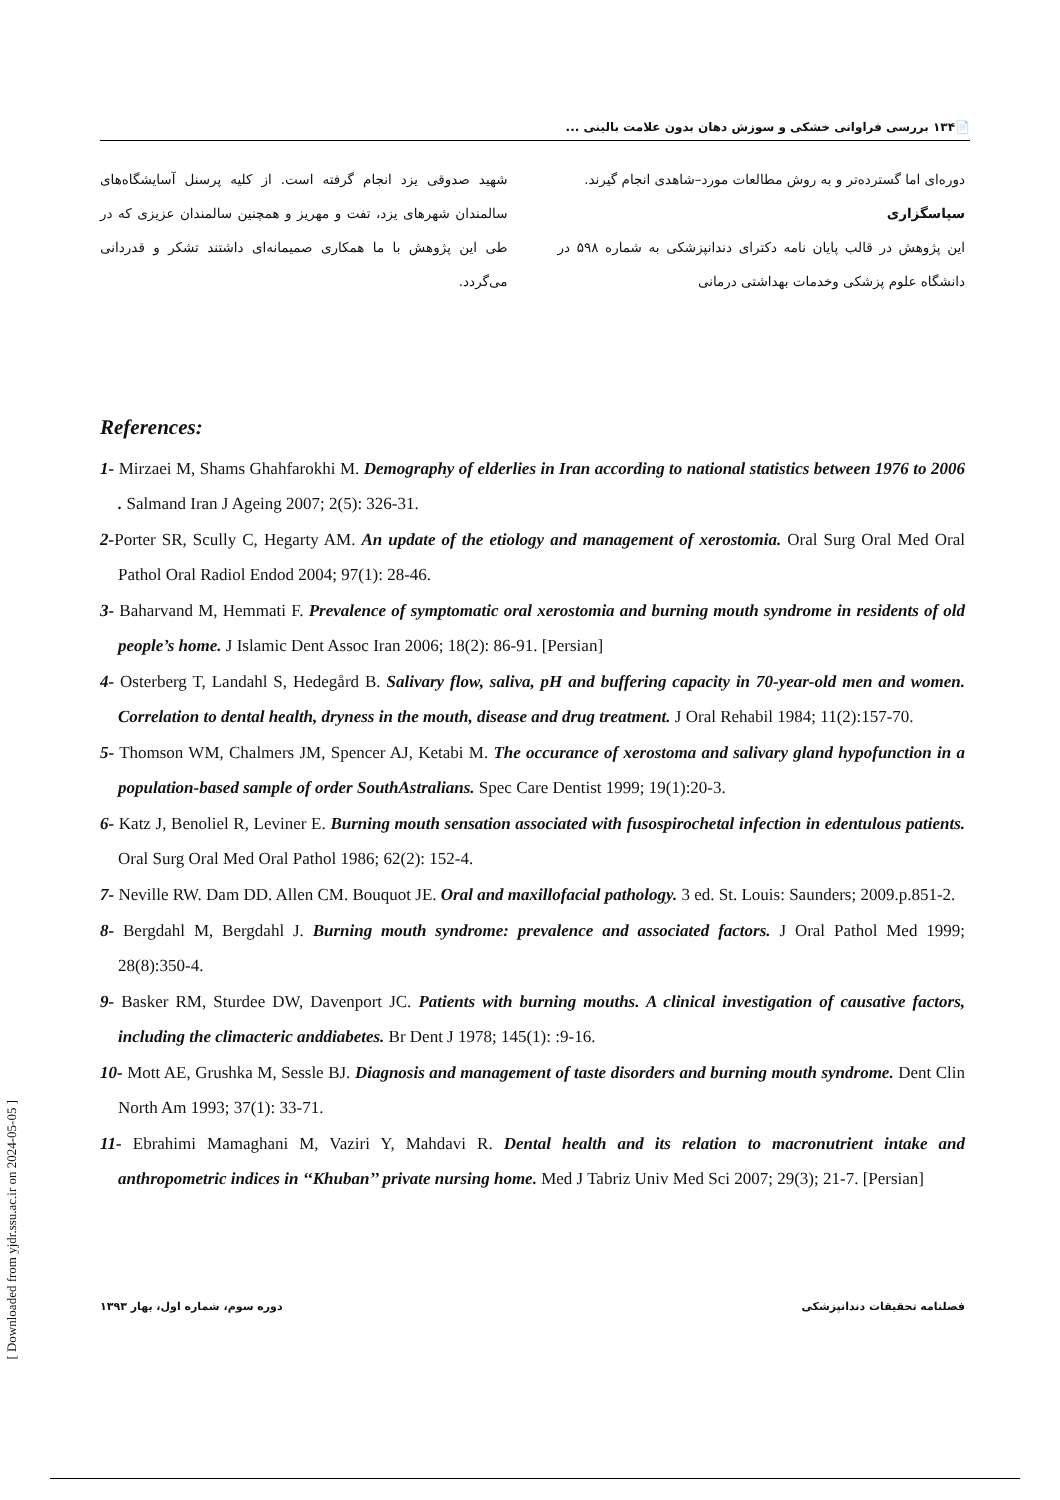📄۱۳۴ بررسی فراوانی خشکی و سوزش دهان بدون علامت بالینی ...
دوره‌ای اما گسترده‌تر و به روش مطالعات مورد–شاهدی انجام گیرند.
سپاسگزاری
این پژوهش در قالب پایان نامه دکترای دندانپزشکی به شماره ۵۹۸ در دانشگاه علوم پزشکی وخدمات بهداشتی درمانی
شهید صدوقی یزد انجام گرفته است. از کلیه پرسنل آسایشگاه‌های سالمندان شهرهای یزد، تفت و مهریز و همچنین سالمندان عزیزی که در طی این پژوهش با ما همکاری صمیمانه‌ای داشتند تشکر و قدردانی می‌گردد.
References:
1- Mirzaei M, Shams Ghahfarokhi M. Demography of elderlies in Iran according to national statistics between 1976 to 2006 . Salmand Iran J Ageing 2007; 2(5): 326-31.
2-Porter SR, Scully C, Hegarty AM. An update of the etiology and management of xerostomia. Oral Surg Oral Med Oral Pathol Oral Radiol Endod 2004; 97(1): 28-46.
3- Baharvand M, Hemmati F. Prevalence of symptomatic oral xerostomia and burning mouth syndrome in residents of old people’s home. J Islamic Dent Assoc Iran 2006; 18(2): 86-91. [Persian]
4- Osterberg T, Landahl S, Hedegård B. Salivary flow, saliva, pH and buffering capacity in 70-year-old men and women. Correlation to dental health, dryness in the mouth, disease and drug treatment. J Oral Rehabil 1984; 11(2):157-70.
5- Thomson WM, Chalmers JM, Spencer AJ, Ketabi M. The occurance of xerostoma and salivary gland hypofunction in a population-based sample of order SouthAstralians. Spec Care Dentist 1999; 19(1):20-3.
6- Katz J, Benoliel R, Leviner E. Burning mouth sensation associated with fusospirochetal infection in edentulous patients. Oral Surg Oral Med Oral Pathol 1986; 62(2): 152-4.
7- Neville RW. Dam DD. Allen CM. Bouquot JE. Oral and maxillofacial pathology. 3 ed. St. Louis: Saunders; 2009.p.851-2.
8- Bergdahl M, Bergdahl J. Burning mouth syndrome: prevalence and associated factors. J Oral Pathol Med 1999; 28(8):350-4.
9- Basker RM, Sturdee DW, Davenport JC. Patients with burning mouths. A clinical investigation of causative factors, including the climacteric anddiabetes. Br Dent J 1978; 145(1): :9-16.
10- Mott AE, Grushka M, Sessle BJ. Diagnosis and management of taste disorders and burning mouth syndrome. Dent Clin North Am 1993; 37(1): 33-71.
11- Ebrahimi Mamaghani M, Vaziri Y, Mahdavi R. Dental health and its relation to macronutrient intake and anthropometric indices in ‘‘Khuban’’ private nursing home. Med J Tabriz Univ Med Sci 2007; 29(3); 21-7. [Persian]
فصلنامه تحقیقات دندانپزشکی دوره سوم، شماره اول، بهار ۱۳۹۳
[ Downloaded from yjdr.ssu.ac.ir on 2024-05-05 ]